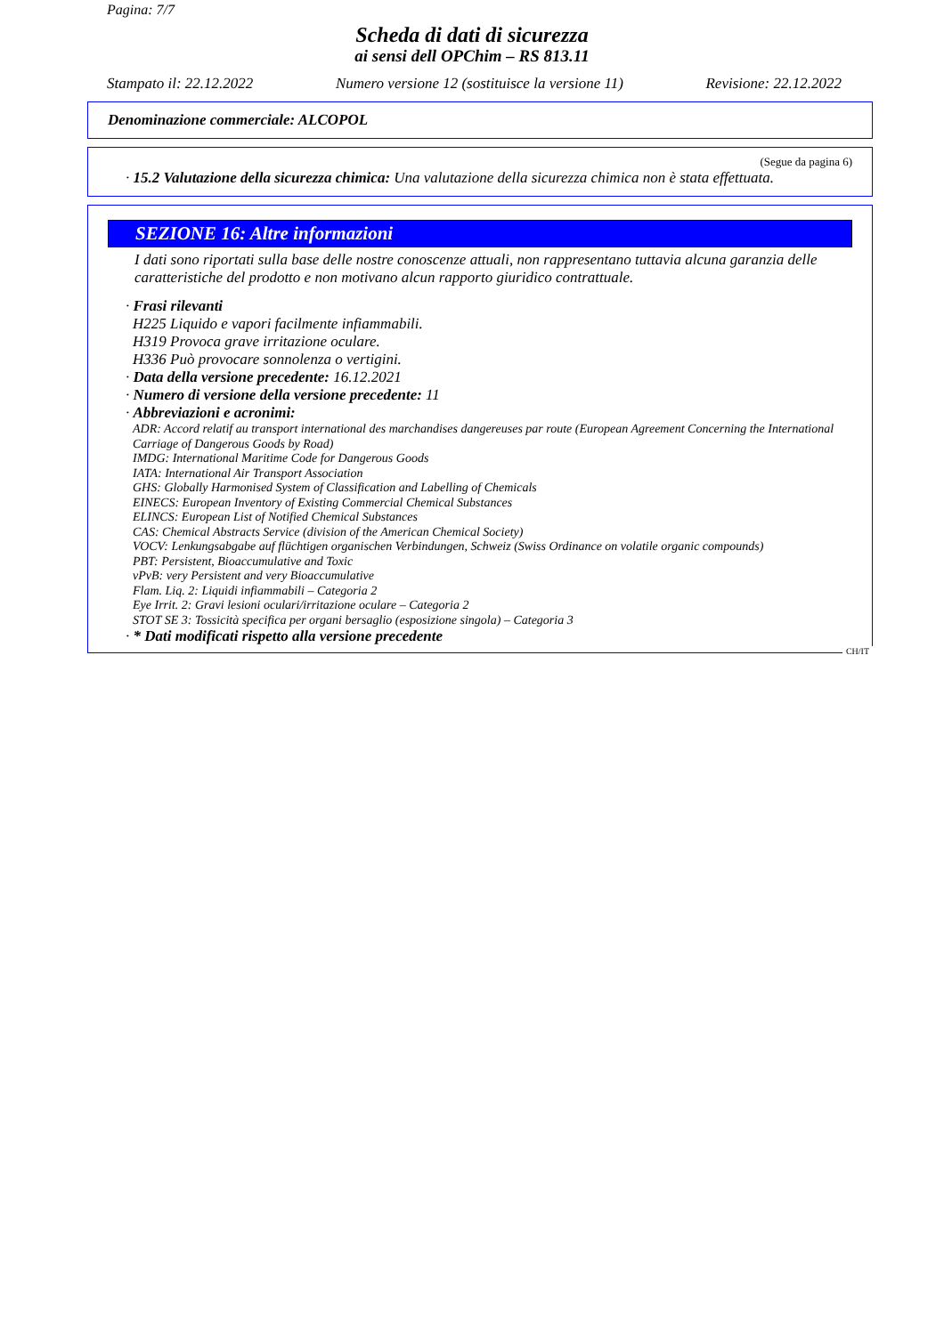Pagina: 7/7
Scheda di dati di sicurezza
ai sensi dell OPChim – RS 813.11
Stampato il: 22.12.2022 Numero versione 12 (sostituisce la versione 11) Revisione: 22.12.2022
Denominazione commerciale: ALCOPOL
(Segue da pagina 6)
· 15.2 Valutazione della sicurezza chimica: Una valutazione della sicurezza chimica non è stata effettuata.
SEZIONE 16: Altre informazioni
I dati sono riportati sulla base delle nostre conoscenze attuali, non rappresentano tuttavia alcuna garanzia delle caratteristiche del prodotto e non motivano alcun rapporto giuridico contrattuale.
· Frasi rilevanti
H225 Liquido e vapori facilmente infiammabili.
H319 Provoca grave irritazione oculare.
H336 Può provocare sonnolenza o vertigini.
· Data della versione precedente: 16.12.2021
· Numero di versione della versione precedente: 11
· Abbreviazioni e acronimi:
ADR: Accord relatif au transport international des marchandises dangereuses par route (European Agreement Concerning the International Carriage of Dangerous Goods by Road)
IMDG: International Maritime Code for Dangerous Goods
IATA: International Air Transport Association
GHS: Globally Harmonised System of Classification and Labelling of Chemicals
EINECS: European Inventory of Existing Commercial Chemical Substances
ELINCS: European List of Notified Chemical Substances
CAS: Chemical Abstracts Service (division of the American Chemical Society)
VOCV: Lenkungsabgabe auf flüchtigen organischen Verbindungen, Schweiz (Swiss Ordinance on volatile organic compounds)
PBT: Persistent, Bioaccumulative and Toxic
vPvB: very Persistent and very Bioaccumulative
Flam. Liq. 2: Liquidi infiammabili – Categoria 2
Eye Irrit. 2: Gravi lesioni oculari/irritazione oculare – Categoria 2
STOT SE 3: Tossicità specifica per organi bersaglio (esposizione singola) – Categoria 3
· * Dati modificati rispetto alla versione precedente
CH/IT